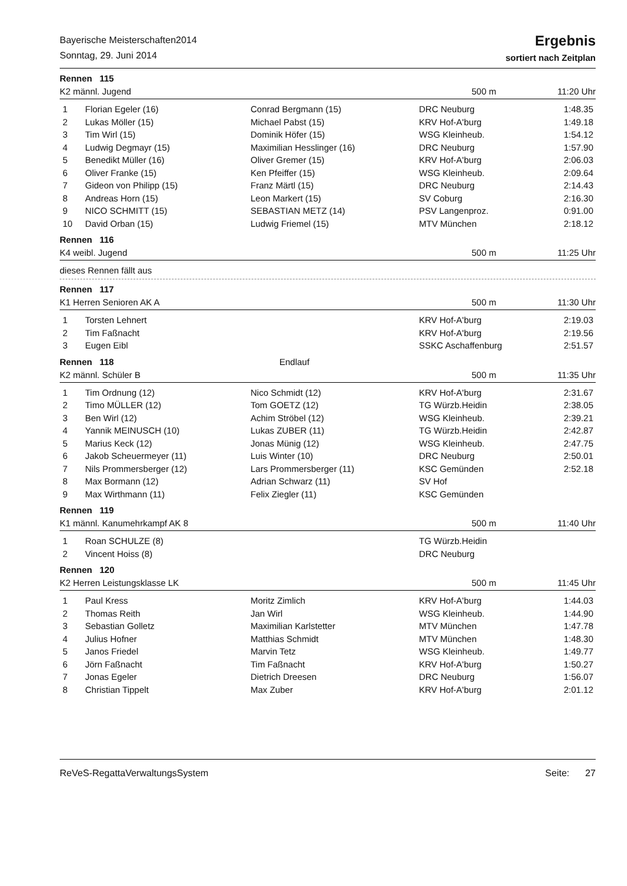Bayerische Meisterschaften2014
Sonntag, 29. Juni 2014
Ergebnis
sortiert nach Zeitplan
Rennen 115
K2 männl. Jugend 500 m 11:20 Uhr
| 1 | Florian Egeler (16) | Conrad Bergmann (15) | DRC Neuburg | 1:48.35 |
| 2 | Lukas Möller (15) | Michael Pabst (15) | KRV Hof-A'burg | 1:49.18 |
| 3 | Tim Wirl (15) | Dominik Höfer (15) | WSG Kleinheub. | 1:54.12 |
| 4 | Ludwig Degmayr (15) | Maximilian Hesslinger (16) | DRC Neuburg | 1:57.90 |
| 5 | Benedikt Müller (16) | Oliver Gremer (15) | KRV Hof-A'burg | 2:06.03 |
| 6 | Oliver Franke (15) | Ken Pfeiffer (15) | WSG Kleinheub. | 2:09.64 |
| 7 | Gideon von Philipp (15) | Franz Märtl (15) | DRC Neuburg | 2:14.43 |
| 8 | Andreas Horn (15) | Leon Markert (15) | SV Coburg | 2:16.30 |
| 9 | NICO SCHMITT (15) | SEBASTIAN METZ (14) | PSV Langenproz. | 0:91.00 |
| 10 | David Orban (15) | Ludwig Friemel (15) | MTV München | 2:18.12 |
Rennen 116
K4 weibl. Jugend 500 m 11:25 Uhr
dieses Rennen fällt aus
Rennen 117
K1 Herren Senioren AK A 500 m 11:30 Uhr
| 1 | Torsten Lehnert | | KRV Hof-A'burg | 2:19.03 |
| 2 | Tim Faßnacht | | KRV Hof-A'burg | 2:19.56 |
| 3 | Eugen Eibl | | SSKC Aschaffenburg | 2:51.57 |
Rennen 118 Endlauf
K2 männl. Schüler B 500 m 11:35 Uhr
| 1 | Tim Ordnung (12) | Nico Schmidt (12) | KRV Hof-A'burg | 2:31.67 |
| 2 | Timo MÜLLER (12) | Tom GOETZ (12) | TG Würzb.Heidin | 2:38.05 |
| 3 | Ben Wirl (12) | Achim Ströbel (12) | WSG Kleinheub. | 2:39.21 |
| 4 | Yannik MEINUSCH (10) | Lukas ZUBER (11) | TG Würzb.Heidin | 2:42.87 |
| 5 | Marius Keck (12) | Jonas Münig (12) | WSG Kleinheub. | 2:47.75 |
| 6 | Jakob Scheuermeyer (11) | Luis Winter (10) | DRC Neuburg | 2:50.01 |
| 7 | Nils Prommersberger (12) | Lars Prommersberger (11) | KSC Gemünden | 2:52.18 |
| 8 | Max Bormann (12) | Adrian Schwarz (11) | SV Hof | |
| 9 | Max Wirthmann (11) | Felix Ziegler (11) | KSC Gemünden | |
Rennen 119
K1 männl. Kanumehrkampf AK 8 500 m 11:40 Uhr
| 1 | Roan SCHULZE (8) | | TG Würzb.Heidin | |
| 2 | Vincent Hoiss (8) | | DRC Neuburg | |
Rennen 120
K2 Herren Leistungsklasse LK 500 m 11:45 Uhr
| 1 | Paul Kress | Moritz Zimlich | KRV Hof-A'burg | 1:44.03 |
| 2 | Thomas Reith | Jan Wirl | WSG Kleinheub. | 1:44.90 |
| 3 | Sebastian Golletz | Maximilian Karlstetter | MTV München | 1:47.78 |
| 4 | Julius Hofner | Matthias Schmidt | MTV München | 1:48.30 |
| 5 | Janos Friedel | Marvin Tetz | WSG Kleinheub. | 1:49.77 |
| 6 | Jörn Faßnacht | Tim Faßnacht | KRV Hof-A'burg | 1:50.27 |
| 7 | Jonas Egeler | Dietrich Dreesen | DRC Neuburg | 1:56.07 |
| 8 | Christian Tippelt | Max Zuber | KRV Hof-A'burg | 2:01.12 |
ReVeS-RegattaVerwaltungsSystem Seite: 27